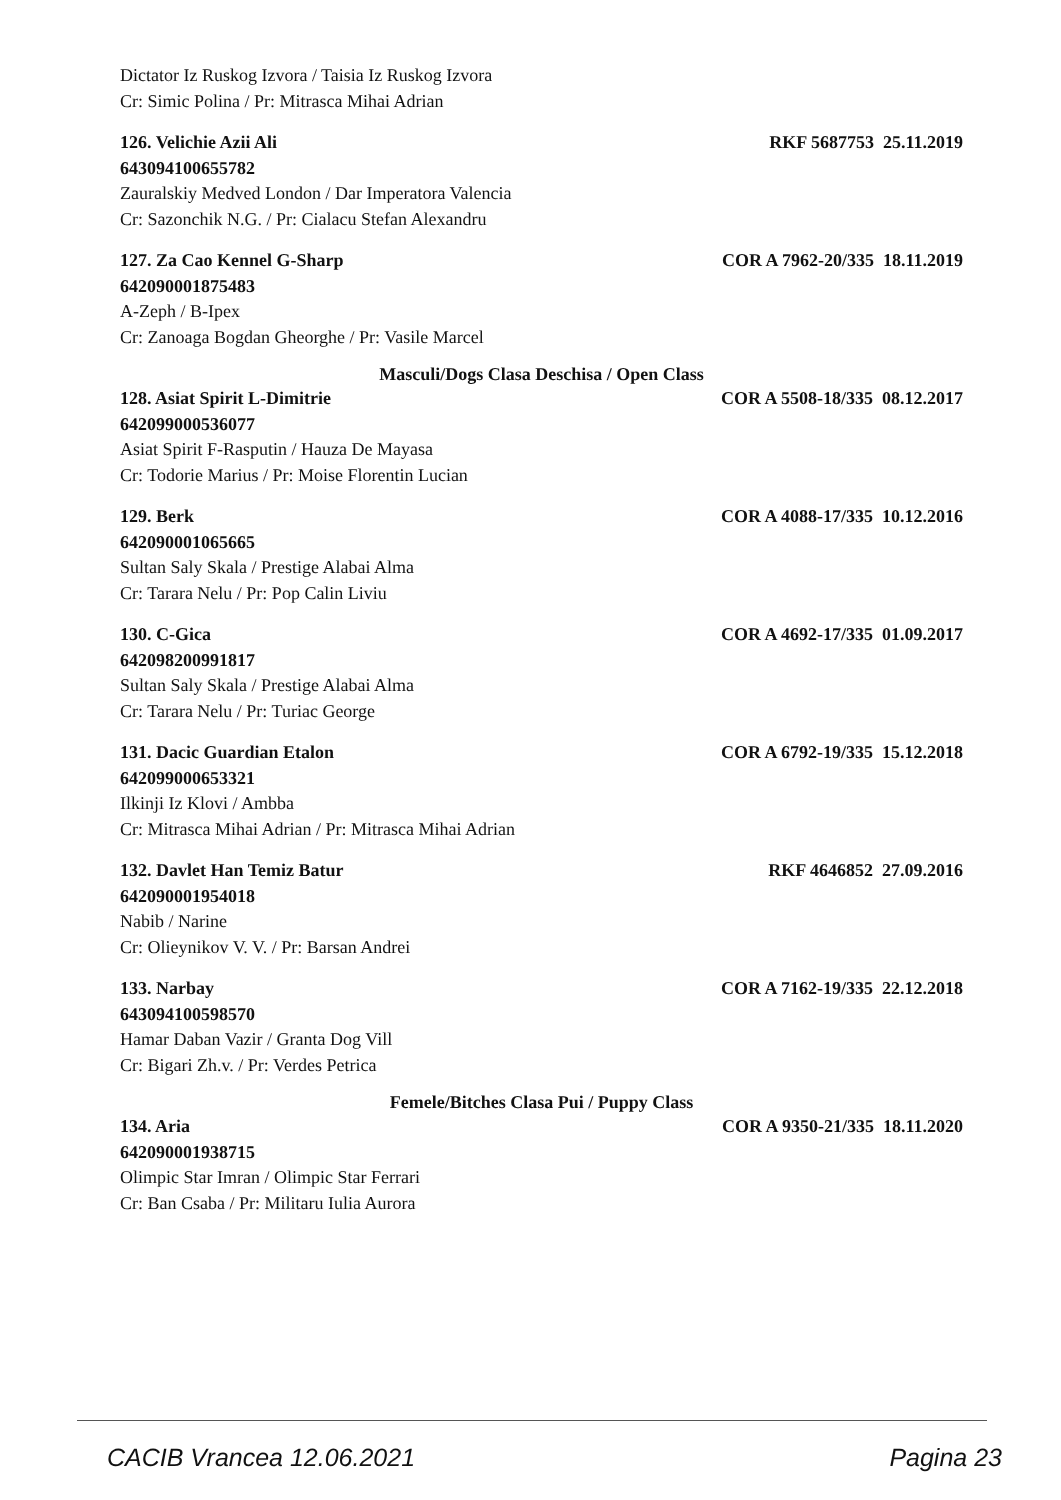Dictator Iz Ruskog Izvora / Taisia Iz Ruskog Izvora
Cr: Simic Polina / Pr: Mitrasca Mihai Adrian
126. Velichie Azii Ali RKF 5687753 25.11.2019
643094100655782
Zauralskiy Medved London / Dar Imperatora Valencia
Cr: Sazonchik N.G. / Pr: Cialacu Stefan Alexandru
127. Za Cao Kennel G-Sharp COR A 7962-20/335 18.11.2019
642090001875483
A-Zeph / B-Ipex
Cr: Zanoaga Bogdan Gheorghe / Pr: Vasile Marcel
Masculi/Dogs Clasa Deschisa / Open Class
128. Asiat Spirit L-Dimitrie COR A 5508-18/335 08.12.2017
642099000536077
Asiat Spirit F-Rasputin / Hauza De Mayasa
Cr: Todorie Marius / Pr: Moise Florentin Lucian
129. Berk COR A 4088-17/335 10.12.2016
642090001065665
Sultan Saly Skala / Prestige Alabai Alma
Cr: Tarara Nelu / Pr: Pop Calin Liviu
130. C-Gica COR A 4692-17/335 01.09.2017
642098200991817
Sultan Saly Skala / Prestige Alabai Alma
Cr: Tarara Nelu / Pr: Turiac George
131. Dacic Guardian Etalon COR A 6792-19/335 15.12.2018
642099000653321
Ilkinji Iz Klovi / Ambba
Cr: Mitrasca Mihai Adrian / Pr: Mitrasca Mihai Adrian
132. Davlet Han Temiz Batur RKF 4646852 27.09.2016
642090001954018
Nabib / Narine
Cr: Olieynikov V. V. / Pr: Barsan Andrei
133. Narbay COR A 7162-19/335 22.12.2018
643094100598570
Hamar Daban Vazir / Granta Dog Vill
Cr: Bigari Zh.v. / Pr: Verdes Petrica
Femele/Bitches Clasa Pui / Puppy Class
134. Aria COR A 9350-21/335 18.11.2020
642090001938715
Olimpic Star Imran / Olimpic Star Ferrari
Cr: Ban Csaba / Pr: Militaru Iulia Aurora
CACIB Vrancea 12.06.2021 Pagina 23